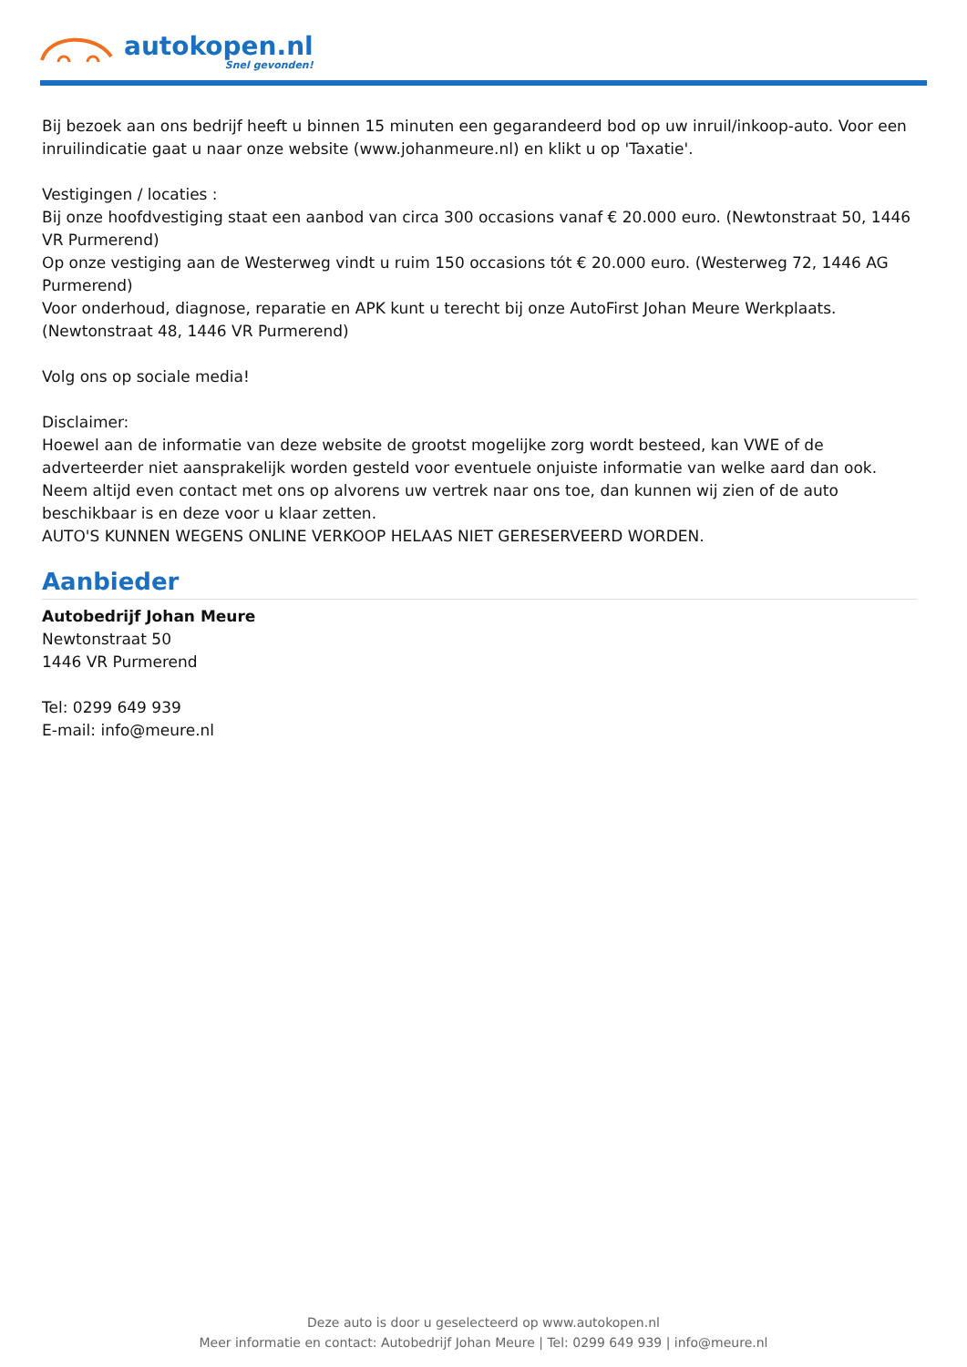autokopen.nl
Snel gevonden!
Bij bezoek aan ons bedrijf heeft u binnen 15 minuten een gegarandeerd bod op uw inruil/inkoop-auto. Voor een inruilindicatie gaat u naar onze website (www.johanmeure.nl) en klikt u op 'Taxatie'.
Vestigingen / locaties :
Bij onze hoofdvestiging staat een aanbod van circa 300 occasions vanaf € 20.000 euro. (Newtonstraat 50, 1446 VR Purmerend)
Op onze vestiging aan de Westerweg vindt u ruim 150 occasions tót € 20.000 euro. (Westerweg 72, 1446 AG Purmerend)
Voor onderhoud, diagnose, reparatie en APK kunt u terecht bij onze AutoFirst Johan Meure Werkplaats. (Newtonstraat 48, 1446 VR Purmerend)
Volg ons op sociale media!
Disclaimer:
Hoewel aan de informatie van deze website de grootst mogelijke zorg wordt besteed, kan VWE of de adverteerder niet aansprakelijk worden gesteld voor eventuele onjuiste informatie van welke aard dan ook. Neem altijd even contact met ons op alvorens uw vertrek naar ons toe, dan kunnen wij zien of de auto beschikbaar is en deze voor u klaar zetten.
AUTO'S KUNNEN WEGENS ONLINE VERKOOP HELAAS NIET GERESERVEERD WORDEN.
Aanbieder
Autobedrijf Johan Meure
Newtonstraat 50
1446 VR Purmerend
Tel: 0299 649 939
E-mail: info@meure.nl
Deze auto is door u geselecteerd op www.autokopen.nl
Meer informatie en contact: Autobedrijf Johan Meure | Tel: 0299 649 939 | info@meure.nl